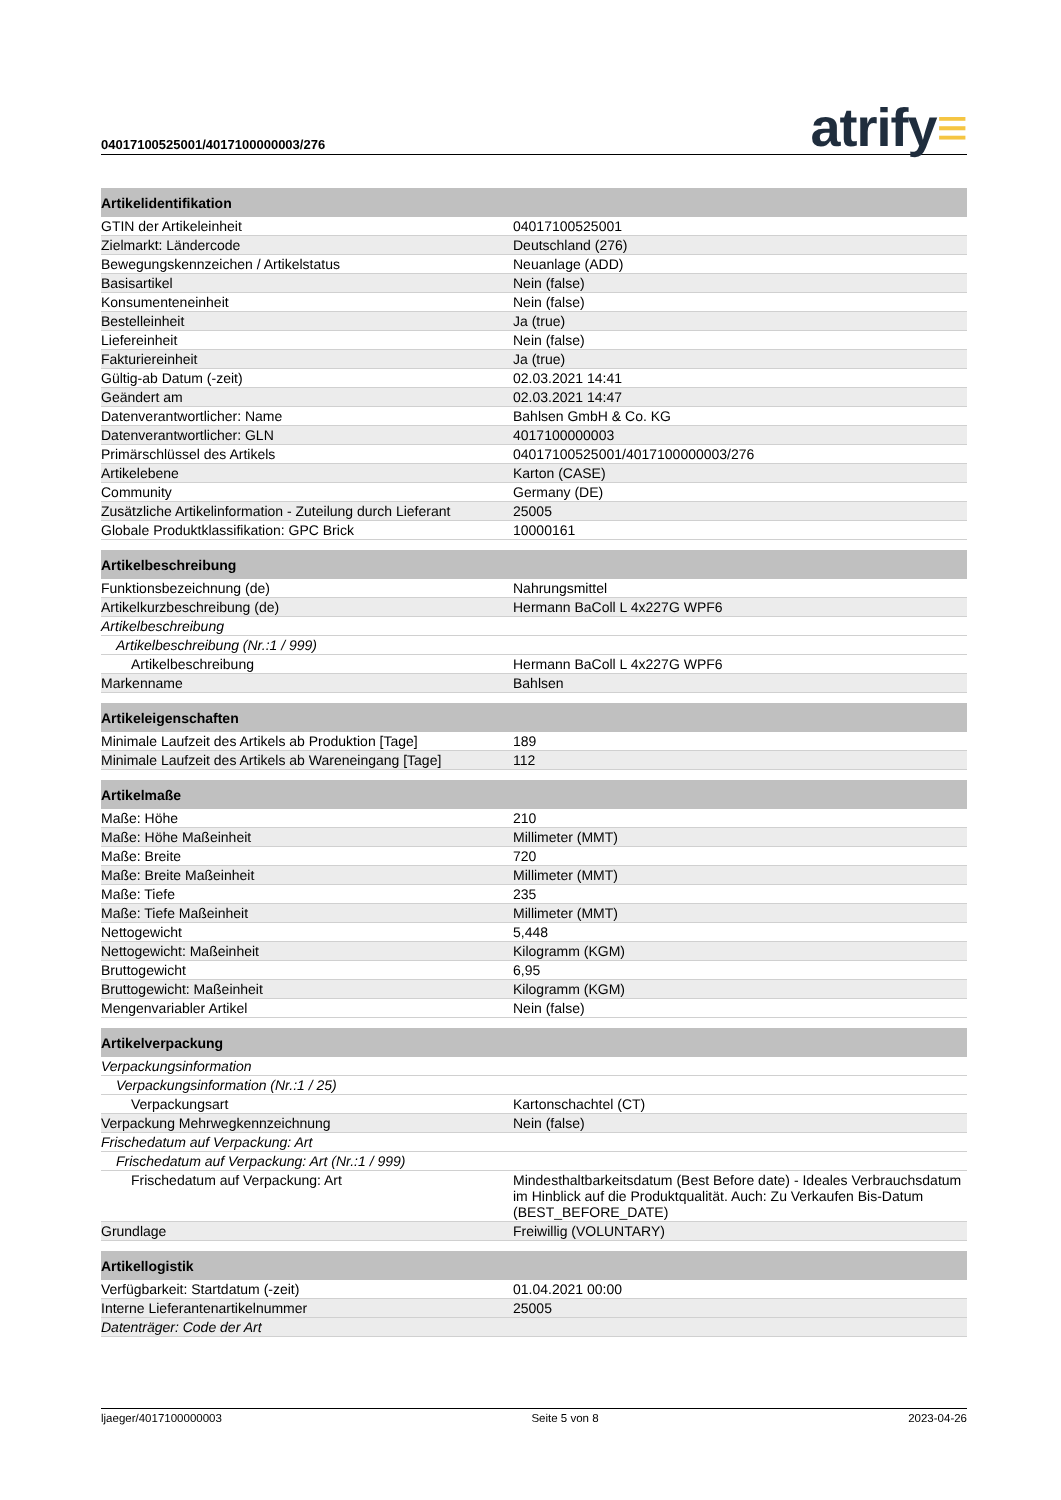04017100525001/4017100000003/276
atrify≡
| Artikelidentifikation | |
| --- | --- |
| GTIN der Artikeleinheit | 04017100525001 |
| Zielmarkt: Ländercode | Deutschland (276) |
| Bewegungskennzeichen / Artikelstatus | Neuanlage (ADD) |
| Basisartikel | Nein (false) |
| Konsumenteneinheit | Nein (false) |
| Bestelleinheit | Ja (true) |
| Liefereinheit | Nein (false) |
| Fakturiereinheit | Ja (true) |
| Gültig-ab Datum (-zeit) | 02.03.2021 14:41 |
| Geändert am | 02.03.2021 14:47 |
| Datenverantwortlicher: Name | Bahlsen GmbH & Co. KG |
| Datenverantwortlicher: GLN | 4017100000003 |
| Primärschlüssel des Artikels | 04017100525001/4017100000003/276 |
| Artikelebene | Karton (CASE) |
| Community | Germany (DE) |
| Zusätzliche Artikelinformation - Zuteilung durch Lieferant | 25005 |
| Globale Produktklassifikation: GPC Brick | 10000161 |
| Artikelbeschreibung | |
| Funktionsbezeichnung (de) | Nahrungsmittel |
| Artikelkurzbeschreibung (de) | Hermann BaColl L 4x227G WPF6 |
| Artikelbeschreibung | |
| Artikelbeschreibung (Nr.:1 / 999) | |
| Artikelbeschreibung | Hermann BaColl L 4x227G WPF6 |
| Markenname | Bahlsen |
| Artikeleigenschaften | |
| Minimale Laufzeit des Artikels ab Produktion [Tage] | 189 |
| Minimale Laufzeit des Artikels ab Wareneingang [Tage] | 112 |
| Artikelmaße | |
| Maße: Höhe | 210 |
| Maße: Höhe Maßeinheit | Millimeter (MMT) |
| Maße: Breite | 720 |
| Maße: Breite Maßeinheit | Millimeter (MMT) |
| Maße: Tiefe | 235 |
| Maße: Tiefe Maßeinheit | Millimeter (MMT) |
| Nettogewicht | 5,448 |
| Nettogewicht: Maßeinheit | Kilogramm (KGM) |
| Bruttogewicht | 6,95 |
| Bruttogewicht: Maßeinheit | Kilogramm (KGM) |
| Mengenvariabler Artikel | Nein (false) |
| Artikelverpackung | |
| Verpackungsinformation | |
| Verpackungsinformation (Nr.:1 / 25) | |
| Verpackungsart | Kartonschachtel (CT) |
| Verpackung Mehrwegkennzeichnung | Nein (false) |
| Frischedatum auf Verpackung: Art | |
| Frischedatum auf Verpackung: Art (Nr.:1 / 999) | |
| Frischedatum auf Verpackung: Art | Mindesthaltbarkeitsdatum (Best Before date) - Ideales Verbrauchsdatum im Hinblick auf die Produktqualität. Auch: Zu Verkaufen Bis-Datum (BEST_BEFORE_DATE) |
| Grundlage | Freiwillig (VOLUNTARY) |
| Artikellogistik | |
| Verfügbarkeit: Startdatum (-zeit) | 01.04.2021 00:00 |
| Interne Lieferantenartikelnummer | 25005 |
| Datenträger: Code der Art | |
ljaeger/4017100000003 Seite 5 von 8 2023-04-26